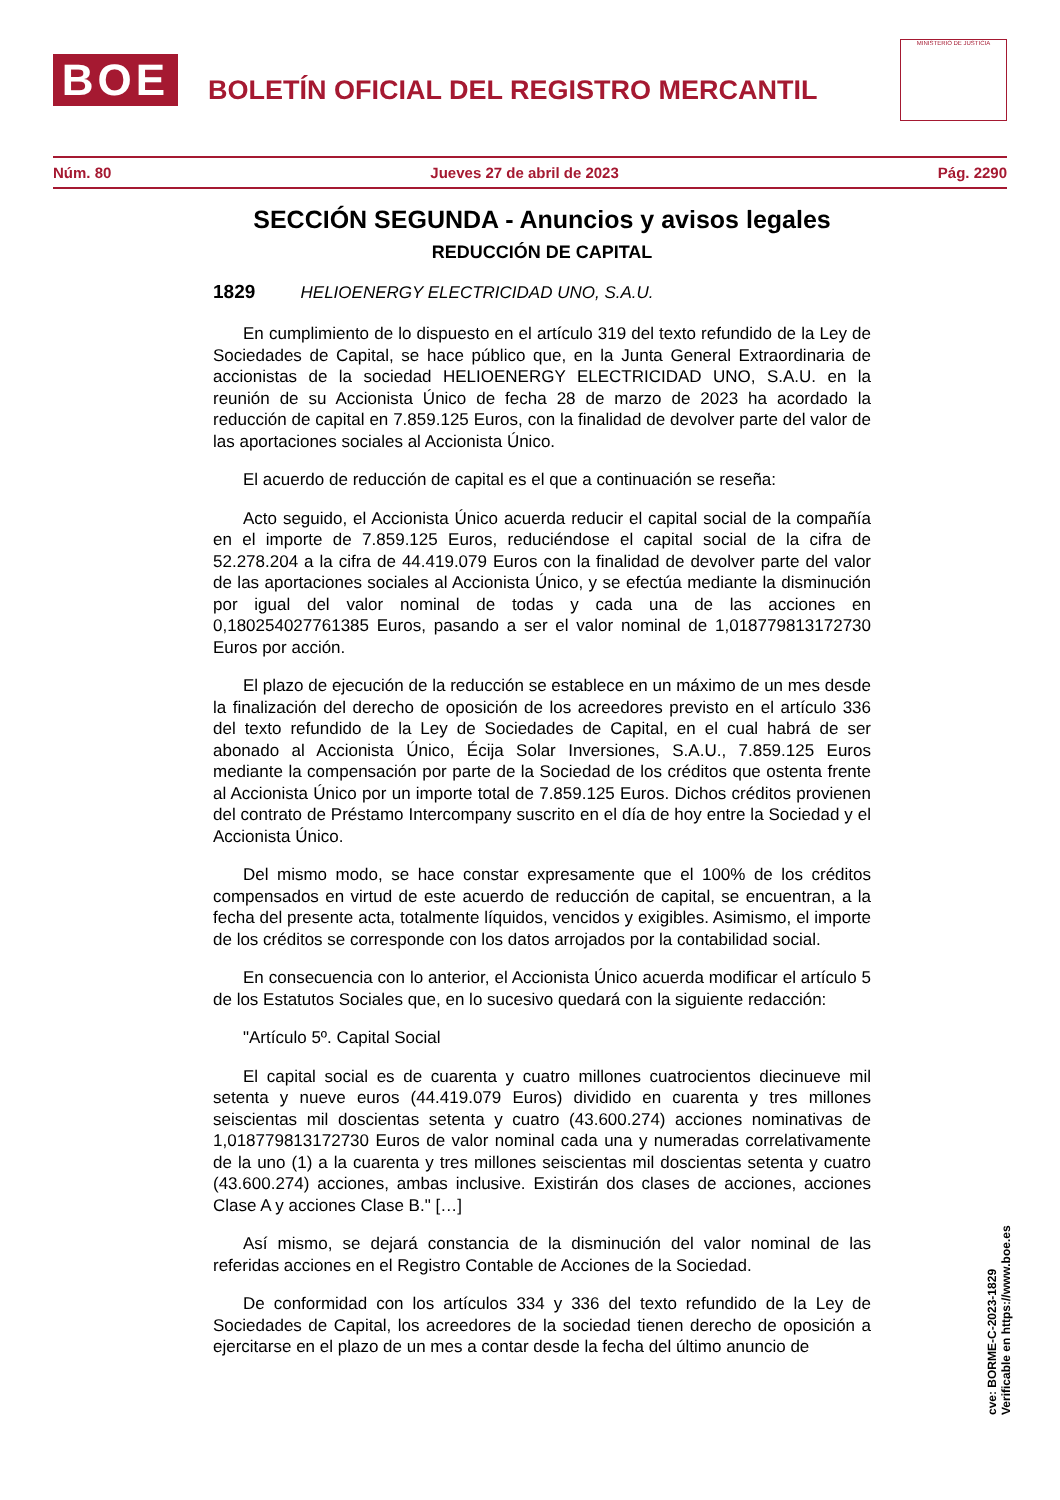BOE
BOLETÍN OFICIAL DEL REGISTRO MERCANTIL
MINISTERIO DE JUSTICIA
Núm. 80 Jueves 27 de abril de 2023 Pág. 2290
SECCIÓN SEGUNDA - Anuncios y avisos legales
REDUCCIÓN DE CAPITAL
1829 HELIOENERGY ELECTRICIDAD UNO, S.A.U.
En cumplimiento de lo dispuesto en el artículo 319 del texto refundido de la Ley de Sociedades de Capital, se hace público que, en la Junta General Extraordinaria de accionistas de la sociedad HELIOENERGY ELECTRICIDAD UNO, S.A.U. en la reunión de su Accionista Único de fecha 28 de marzo de 2023 ha acordado la reducción de capital en 7.859.125 Euros, con la finalidad de devolver parte del valor de las aportaciones sociales al Accionista Único.
El acuerdo de reducción de capital es el que a continuación se reseña:
Acto seguido, el Accionista Único acuerda reducir el capital social de la compañía en el importe de 7.859.125 Euros, reduciéndose el capital social de la cifra de 52.278.204 a la cifra de 44.419.079 Euros con la finalidad de devolver parte del valor de las aportaciones sociales al Accionista Único, y se efectúa mediante la disminución por igual del valor nominal de todas y cada una de las acciones en 0,180254027761385 Euros, pasando a ser el valor nominal de 1,018779813172730 Euros por acción.
El plazo de ejecución de la reducción se establece en un máximo de un mes desde la finalización del derecho de oposición de los acreedores previsto en el artículo 336 del texto refundido de la Ley de Sociedades de Capital, en el cual habrá de ser abonado al Accionista Único, Écija Solar Inversiones, S.A.U., 7.859.125 Euros mediante la compensación por parte de la Sociedad de los créditos que ostenta frente al Accionista Único por un importe total de 7.859.125 Euros. Dichos créditos provienen del contrato de Préstamo Intercompany suscrito en el día de hoy entre la Sociedad y el Accionista Único.
Del mismo modo, se hace constar expresamente que el 100% de los créditos compensados en virtud de este acuerdo de reducción de capital, se encuentran, a la fecha del presente acta, totalmente líquidos, vencidos y exigibles. Asimismo, el importe de los créditos se corresponde con los datos arrojados por la contabilidad social.
En consecuencia con lo anterior, el Accionista Único acuerda modificar el artículo 5 de los Estatutos Sociales que, en lo sucesivo quedará con la siguiente redacción:
"Artículo 5º. Capital Social
El capital social es de cuarenta y cuatro millones cuatrocientos diecinueve mil setenta y nueve euros (44.419.079 Euros) dividido en cuarenta y tres millones seiscientas mil doscientas setenta y cuatro (43.600.274) acciones nominativas de 1,018779813172730 Euros de valor nominal cada una y numeradas correlativamente de la uno (1) a la cuarenta y tres millones seiscientas mil doscientas setenta y cuatro (43.600.274) acciones, ambas inclusive. Existirán dos clases de acciones, acciones Clase A y acciones Clase B." […]
Así mismo, se dejará constancia de la disminución del valor nominal de las referidas acciones en el Registro Contable de Acciones de la Sociedad.
De conformidad con los artículos 334 y 336 del texto refundido de la Ley de Sociedades de Capital, los acreedores de la sociedad tienen derecho de oposición a ejercitarse en el plazo de un mes a contar desde la fecha del último anuncio de
cve: BORME-C-2023-1829
Verificable en https://www.boe.es